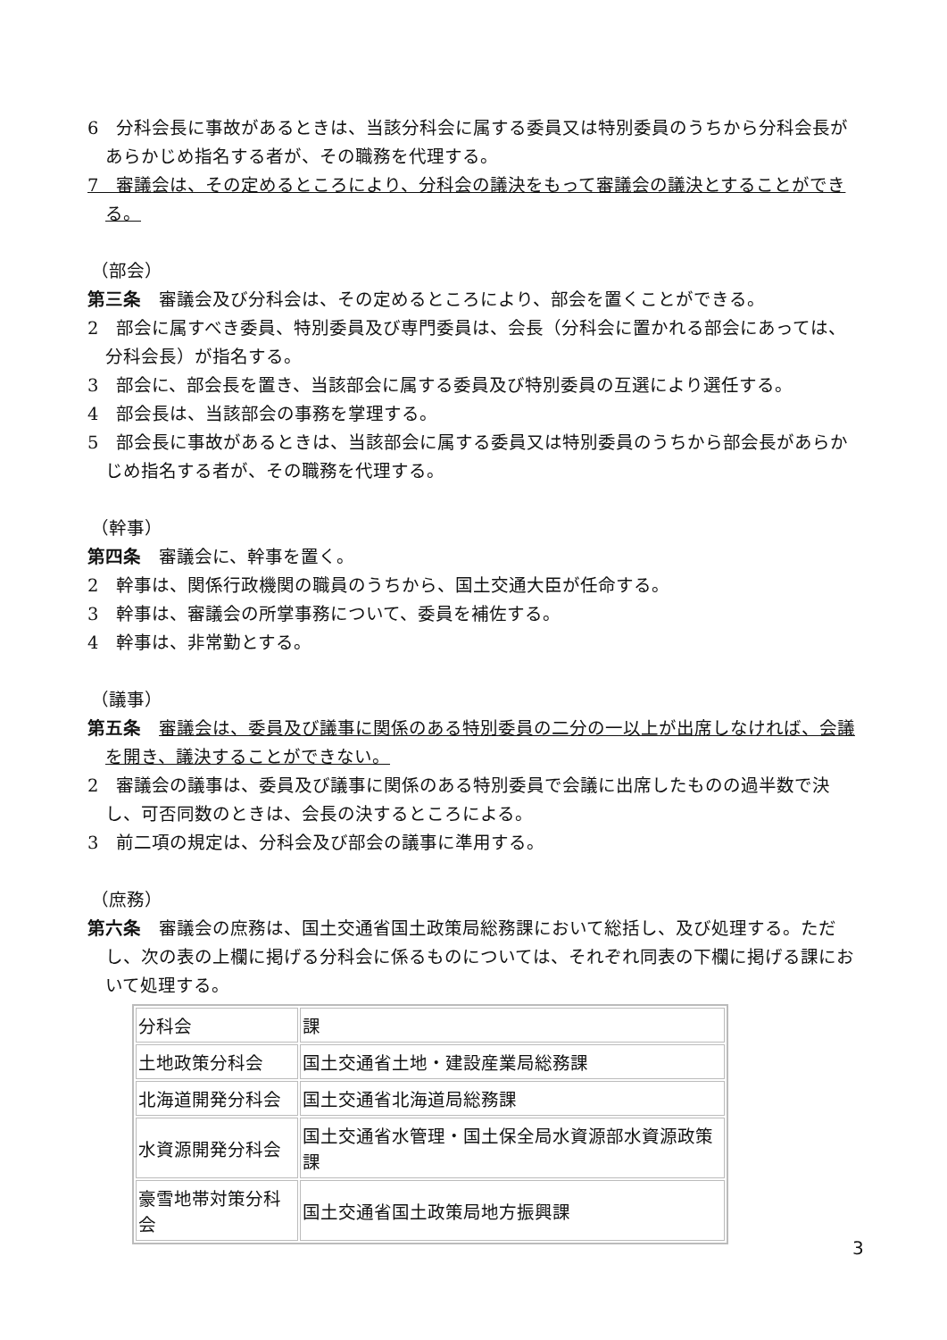6　分科会長に事故があるときは、当該分科会に属する委員又は特別委員のうちから分科会長があらかじめ指名する者が、その職務を代理する。
7　審議会は、その定めるところにより、分科会の議決をもって審議会の議決とすることができる。
（部会）
第三条　審議会及び分科会は、その定めるところにより、部会を置くことができる。
2　部会に属すべき委員、特別委員及び専門委員は、会長（分科会に置かれる部会にあっては、分科会長）が指名する。
3　部会に、部会長を置き、当該部会に属する委員及び特別委員の互選により選任する。
4　部会長は、当該部会の事務を掌理する。
5　部会長に事故があるときは、当該部会に属する委員又は特別委員のうちから部会長があらかじめ指名する者が、その職務を代理する。
（幹事）
第四条　審議会に、幹事を置く。
2　幹事は、関係行政機関の職員のうちから、国土交通大臣が任命する。
3　幹事は、審議会の所掌事務について、委員を補佐する。
4　幹事は、非常勤とする。
（議事）
第五条　審議会は、委員及び議事に関係のある特別委員の二分の一以上が出席しなければ、会議を開き、議決することができない。
2　審議会の議事は、委員及び議事に関係のある特別委員で会議に出席したものの過半数で決し、可否同数のときは、会長の決するところによる。
3　前二項の規定は、分科会及び部会の議事に準用する。
（庶務）
第六条　審議会の庶務は、国土交通省国土政策局総務課において総括し、及び処理する。ただし、次の表の上欄に掲げる分科会に係るものについては、それぞれ同表の下欄に掲げる課において処理する。
| 分科会 | 課 |
| 土地政策分科会 | 国土交通省土地・建設産業局総務課 |
| 北海道開発分科会 | 国土交通省北海道局総務課 |
| 水資源開発分科会 | 国土交通省水管理・国土保全局水資源部水資源政策課 |
| 豪雪地帯対策分科会 | 国土交通省国土政策局地方振興課 |
3